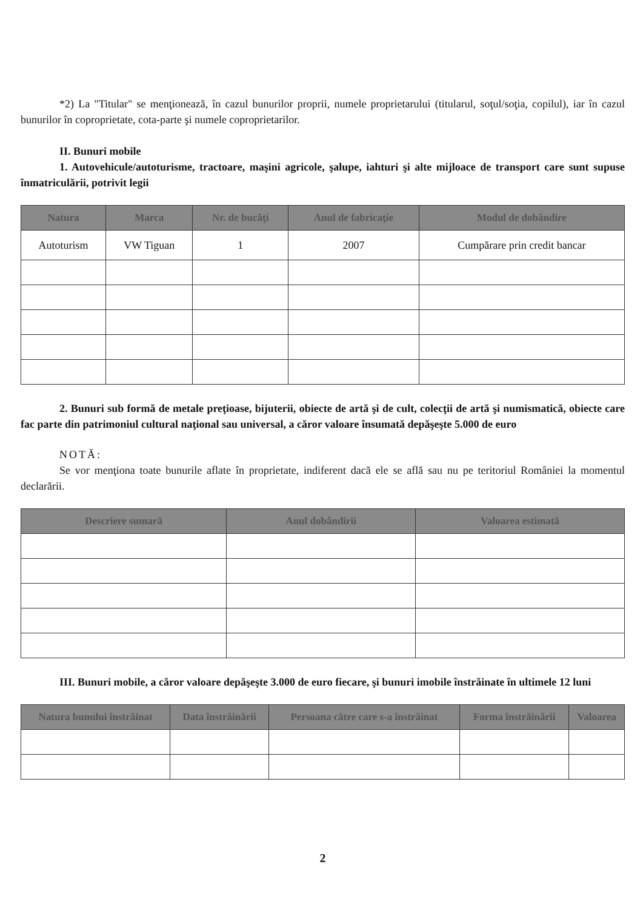*2) La "Titular" se menţionează, în cazul bunurilor proprii, numele proprietarului (titularul, soţul/soţia, copilul), iar în cazul bunurilor în coproprietate, cota-parte şi numele coproprietarilor.
II. Bunuri mobile
1. Autovehicule/autoturisme, tractoare, maşini agricole, şalupe, iahturi şi alte mijloace de transport care sunt supuse înmatriculării, potrivit legii
| Natura | Marca | Nr. de bucăţi | Anul de fabricaţie | Modul de dobândire |
| --- | --- | --- | --- | --- |
| Autoturism | VW Tiguan | 1 | 2007 | Cumpărare prin credit bancar |
2. Bunuri sub formă de metale preţioase, bijuterii, obiecte de artă şi de cult, colecţii de artă şi numismatică, obiecte care fac parte din patrimoniul cultural naţional sau universal, a căror valoare însumată depăşeşte 5.000 de euro
NOTĂ:
Se vor menţiona toate bunurile aflate în proprietate, indiferent dacă ele se află sau nu pe teritoriul României la momentul declarării.
| Descriere sumară | Anul dobândirii | Valoarea estimată |
| --- | --- | --- |
III. Bunuri mobile, a căror valoare depăşeşte 3.000 de euro fiecare, şi bunuri imobile înstrăinate în ultimele 12 luni
| Natura bunului înstrăinat | Data înstrăinării | Persoana către care s-a înstrăinat | Forma înstrăinării | Valoarea |
| --- | --- | --- | --- | --- |
2